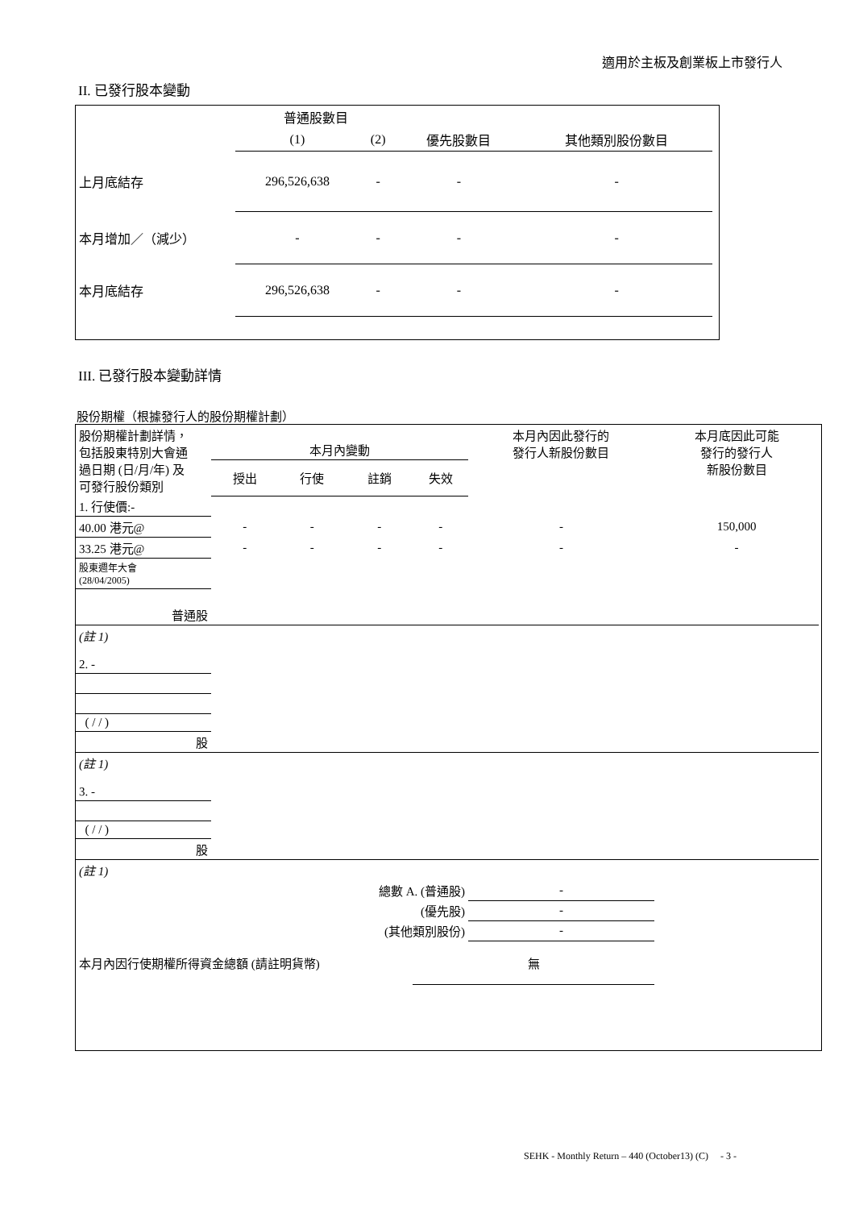適用於主板及創業板上市發行人
II. 已發行股本變動
| | 普通股數目 | | | |
| --- | --- | --- | --- | --- |
| | (1) | (2) | 優先股數目 | 其他類別股份數目 |
| 上月底結存 | 296,526,638 | - | - | - |
| 本月增加／（減少） | - | - | - | - |
| 本月底結存 | 296,526,638 | - | - | - |
III. 已發行股本變動詳情
股份期權（根據發行人的股份期權計劃）
| 股份期權計劃詳情， 包括股東特別大會通 過日期 (日/月/年) 及 可發行股份類別 | 本月內變動 | | | | 本月內因此發行的 發行人新股份數目 | 本月底因此可能 發行的發行人 新股份數目 |
| --- | --- | --- | --- | --- | --- | --- |
| | 授出 | 行使 | 註銷 | 失效 | | |
| 1. 行使價:- | | | | | | |
| 40.00 港元@ | - | - | - | - | - | 150,000 |
| 33.25 港元@ | - | - | - | - | - | - |
| 股東週年大會 (28/04/2005) | | | | | | |
| 普通股 | | | | | | |
| (註 1) | | | | | | |
| 2. - | | | | | | |
| ( / / ) | | | | | | |
| 股 | | | | | | |
| (註 1) | | | | | | |
| 3. - | | | | | | |
| ( / / ) | | | | | | |
| 股 | | | | | | |
| (註 1) | | | | | | |
| 總數 A. (普通股) | | | | | - | |
| (優先股) | | | | | - | |
| (其他類別股份) | | | | | - | |
| 本月內因行使期權所得資金總額 (請註明貨幣) | | | | 無 | | |
SEHK - Monthly Return – 440 (October13) (C) - 3 -